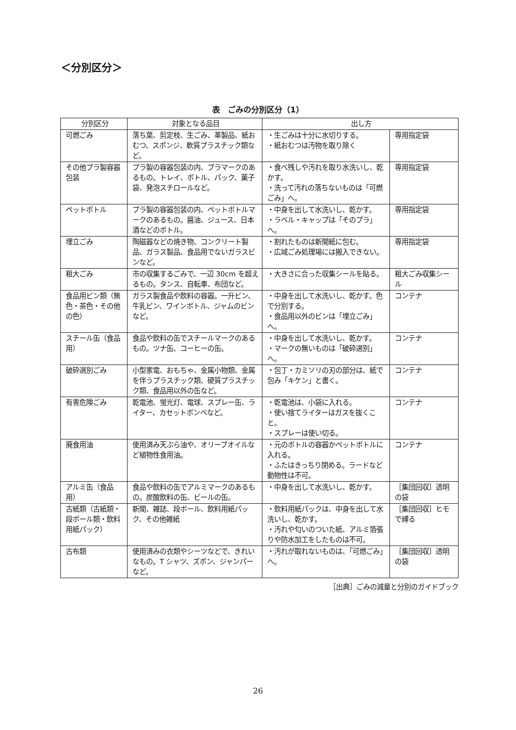＜分別区分＞
表　ごみの分別区分（1）
| 分別区分 | 対象となる品目 | 出し方 | |
| --- | --- | --- | --- |
| 可燃ごみ | 落ち葉、剪定枝、生ごみ、革製品、紙おむつ、スポンジ、軟質プラスチック類など。 | ・生ごみは十分に水切りする。 ・紙おむつは汚物を取り除く | 専用指定袋 |
| その他プラ製容器包装 | プラ製の容器包装の内、プラマークのあるもの。トレイ、ボトル、パック、菓子袋、発泡スチロールなど。 | ・食べ残しや汚れを取り水洗いし、乾かす。 ・洗って汚れの落ちないものは「可燃ごみ」へ。 | 専用指定袋 |
| ペットボトル | プラ製の容器包装の内、ペットボトルマークのあるもの。醤油、ジュース、日本酒などのボトル。 | ・中身を出して水洗いし、乾かす。 ・ラベル・キャップは「そのプラ」へ。 | 専用指定袋 |
| 埋立ごみ | 陶磁器などの焼き物、コンクリート製品、ガラス製品、食品用でないガラスビンなど。 | ・割れたものは新聞紙に包む。 ・広域ごみ処理場には搬入できない。 | 専用指定袋 |
| 粗大ごみ | 市の収集するごみで、一辺 30cm を超えるもの。タンス、自転車、布団など。 | ・大きさに合った収集シールを貼る。 | 粗大ごみ収集シール |
| 食品用ビン類（無色・茶色・その他の色） | ガラス製食品や飲料の容器。一升ビン、牛乳ビン、ワインボトル、ジャムのビンなど。 | ・中身を出して水洗いし、乾かす。色で分別する。 ・食品用以外のビンは「埋立ごみ」へ。 | コンテナ |
| スチール缶（食品用） | 食品や飲料の缶でスチールマークのあるもの。ツナ缶、コーヒーの缶。 | ・中身を出して水洗いし、乾かす。 ・マークの無いものは「破砕選別」へ。 | コンテナ |
| 破砕選別ごみ | 小型家電、おもちゃ、金属小物類、金属を伴うプラスチック類、硬質プラスチック類、食品用以外の缶など。 | ・包丁・カミソリの刃の部分は、紙で包み「キケン」と書く。 | コンテナ |
| 有害危険ごみ | 乾電池、蛍光灯、電球、スプレー缶、ライター、カセットボンベなど。 | ・乾電池は、小袋に入れる。 ・使い捨てライターはガスを抜くこと。 ・スプレーは使い切る。 | コンテナ |
| 廃食用油 | 使用済み天ぷら油や、オリーブオイルなど植物性食用油。 | ・元のボトルの容器かペットボトルに入れる。 ・ふたはきっちり閉める。ラードなど動物性は不可。 | コンテナ |
| アルミ缶（食品用） | 食品や飲料の缶でアルミマークのあるもの。炭酸飲料の缶、ビールの缶。 | ・中身を出して水洗いし、乾かす。 | ［集団回収］透明の袋 |
| 古紙類（古紙類・段ボール類・飲料用紙パック） | 新聞、雑誌、段ボール、飲料用紙パック、その他雑紙 | ・飲料用紙パックは、中身を出して水洗いし、乾かす。 ・汚れや匂いのついた紙、アルミ箔張りや防水加工をしたものは不可。 | ［集団回収］ヒモで縛る |
| 古布類 | 使用済みの衣類やシーツなどで、きれいなもの。T シャツ、ズボン、ジャンパーなど。 | ・汚れが取れないものは、「可燃ごみ」へ。 | ［集団回収］透明の袋 |
［出典］ごみの減量と分別のガイドブック
26